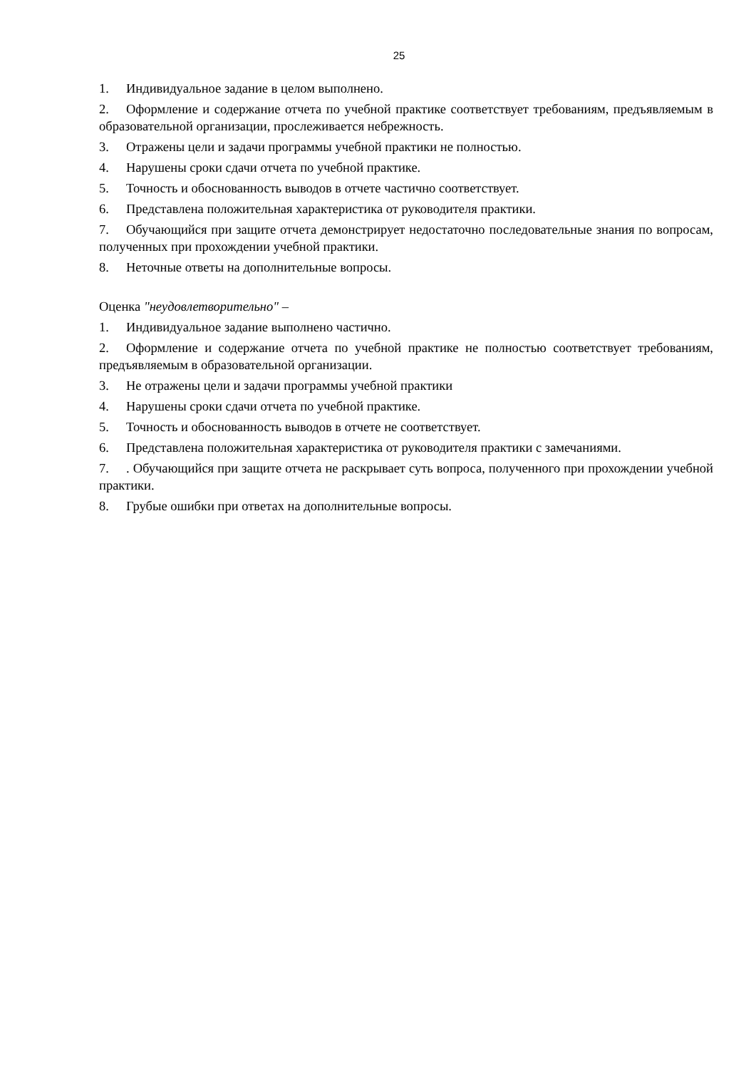25
1. Индивидуальное задание в целом выполнено.
2. Оформление и содержание отчета по учебной практике соответствует требованиям, предъявляемым в образовательной организации, прослеживается небрежность.
3. Отражены цели и задачи программы учебной практики не полностью.
4. Нарушены сроки сдачи отчета по учебной практике.
5. Точность и обоснованность выводов в отчете частично соответствует.
6. Представлена положительная характеристика от руководителя практики.
7. Обучающийся при защите отчета демонстрирует недостаточно последовательные знания по вопросам, полученных при прохождении учебной практики.
8. Неточные ответы на дополнительные вопросы.
Оценка "неудовлетворительно" –
1. Индивидуальное задание выполнено частично.
2. Оформление и содержание отчета по учебной практике не полностью соответствует требованиям, предъявляемым в образовательной организации.
3. Не отражены цели и задачи программы учебной практики
4. Нарушены сроки сдачи отчета по учебной практике.
5. Точность и обоснованность выводов в отчете не соответствует.
6. Представлена положительная характеристика от руководителя практики с замечаниями.
7.. Обучающийся при защите отчета не раскрывает суть вопроса, полученного при прохождении учебной практики.
8. Грубые ошибки при ответах на дополнительные вопросы.